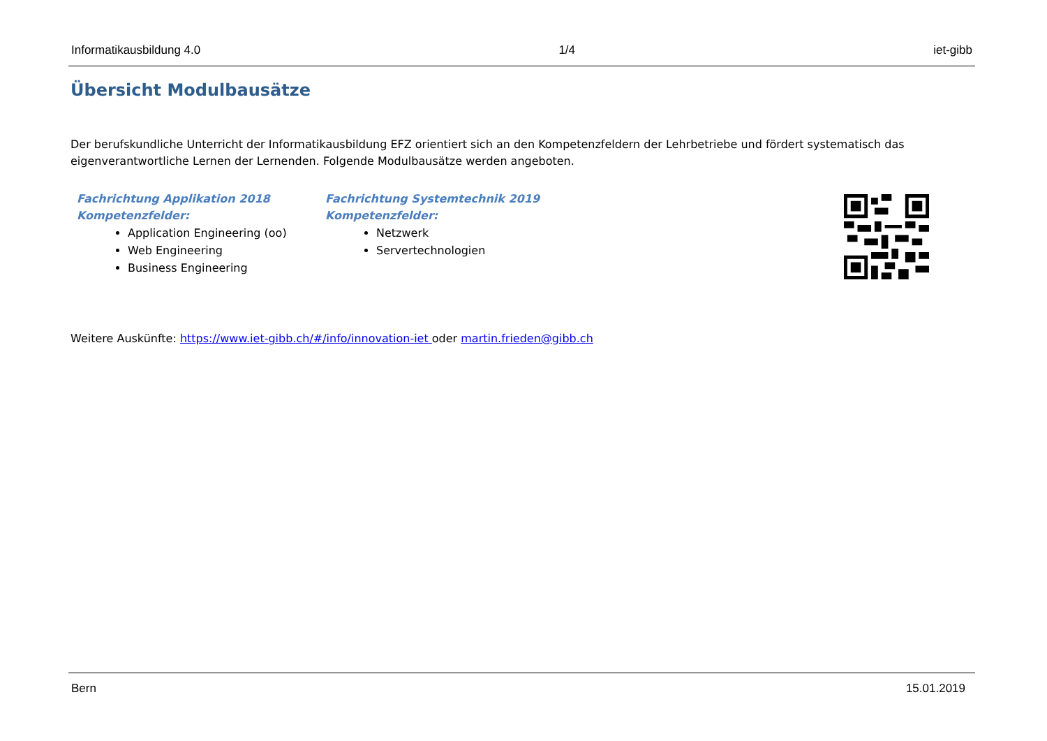Informatikausbildung 4.0 1/4 iet-gibb
Übersicht Modulbausätze
Der berufskundliche Unterricht der Informatikausbildung EFZ orientiert sich an den Kompetenzfeldern der Lehrbetriebe und fördert systematisch das eigenverantwortliche Lernen der Lernenden. Folgende Modulbausätze werden angeboten.
Fachrichtung Applikation 2018
Kompetenzfelder:
Application Engineering (oo)
Web Engineering
Business Engineering
Fachrichtung Systemtechnik 2019
Kompetenzfelder:
Netzwerk
Servertechnologien
Weitere Auskünfte: https://www.iet-gibb.ch/#/info/innovation-iet oder martin.frieden@gibb.ch
Bern 15.01.2019